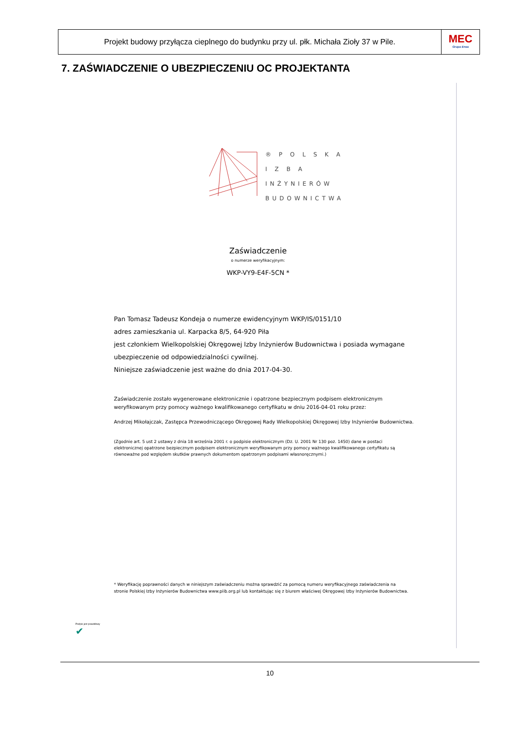Projekt budowy przyłącza cieplnego do budynku przy ul. płk. Michała Zioły 37 w Pile.
MEC
Grupa Enea
7. ZAŚWIADCZENIE O UBEZPIECZENIU OC PROJEKTANTA
® P O L S K A
I Z B A
INŻYNIERÓW
BUDOWNICTWA
Zaświadczenie
o numerze weryfikacyjnym:
WKP-VY9-E4F-5CN *
Pan Tomasz Tadeusz Kondeja o numerze ewidencyjnym WKP/IS/0151/10
adres zamieszkania ul. Karpacka 8/5, 64-920 Piła
jest członkiem Wielkopolskiej Okręgowej Izby Inżynierów Budownictwa i posiada wymagane ubezpieczenie od odpowiedzialności cywilnej.
Niniejsze zaświadczenie jest ważne do dnia 2017-04-30.
Zaświadczenie zostało wygenerowane elektronicznie i opatrzone bezpiecznym podpisem elektronicznym weryfikowanym przy pomocy ważnego kwalifikowanego certyfikatu w dniu 2016-04-01 roku przez:
Andrzej Mikołajczak, Zastępca Przewodniczącego Okręgowej Rady Wielkopolskiej Okręgowej Izby Inżynierów Budownictwa.
(Zgodnie art. 5 ust 2 ustawy z dnia 18 września 2001 r. o podpisie elektronicznym (Dz. U. 2001 Nr 130 poz. 1450) dane w postaci elektronicznej opatrzone bezpiecznym podpisem elektronicznym weryfikowanym przy pomocy ważnego kwalifikowanego certyfikatu są równoważne pod względem skutków prawnych dokumentom opatrzonym podpisami własnoręcznymi.)
* Weryfikację poprawności danych w niniejszym zaświadczeniu można sprawdzić za pomocą numeru weryfikacyjnego zaświadczenia na stronie Polskiej Izby Inżynierów Budownictwa www.piib.org.pl lub kontaktując się z biurem właściwej Okręgowej Izby Inżynierów Budownictwa.
Podpis jest prawidłowy
✔
10